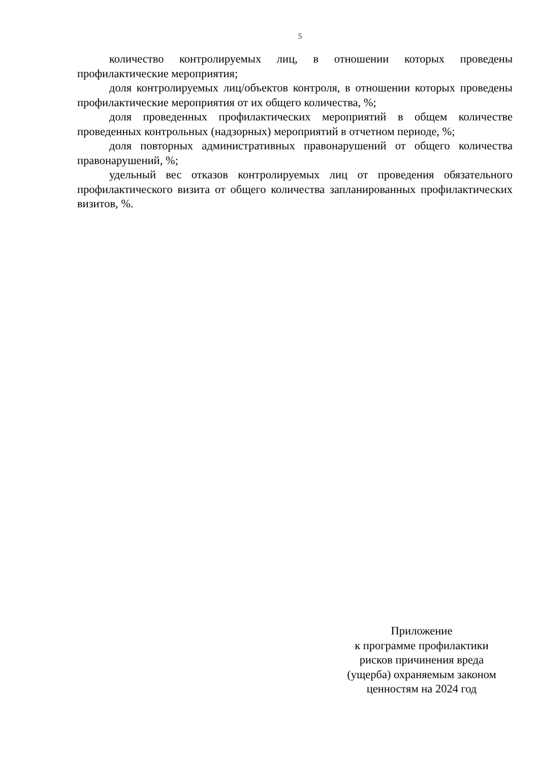5
количество контролируемых лиц, в отношении которых проведены профилактические мероприятия;
доля контролируемых лиц/объектов контроля, в отношении которых проведены профилактические мероприятия от их общего количества, %;
доля проведенных профилактических мероприятий в общем количестве проведенных контрольных (надзорных) мероприятий в отчетном периоде, %;
доля повторных административных правонарушений от общего количества правонарушений, %;
удельный вес отказов контролируемых лиц от проведения обязательного профилактического визита от общего количества запланированных профилактических визитов, %.
Приложение
к программе профилактики
рисков причинения вреда
(ущерба) охраняемым законом
ценностям на 2024 год